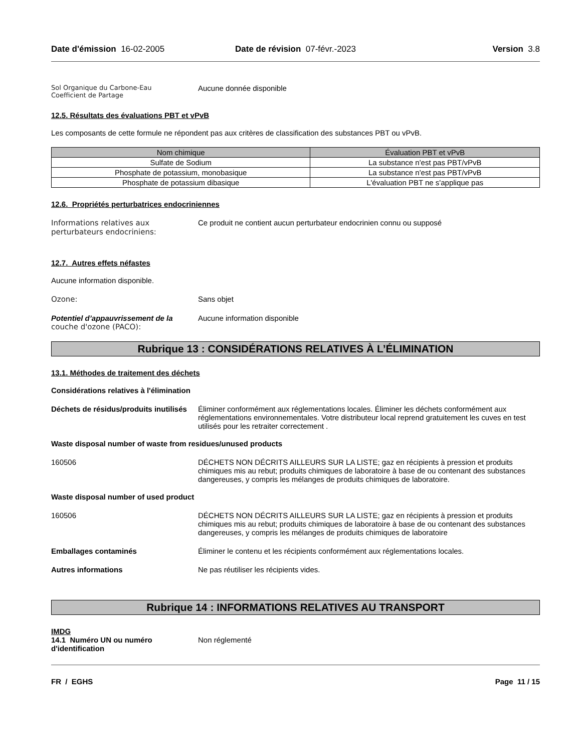Date d'émission 16-02-2005 Date de révision 07-févr.-2023
Version 3.8
Sol Organique du Carbone-Eau
Coefficient de Partage
Aucune donnée disponible
12.5. Résultats des évaluations PBT et vPvB
Les composants de cette formule ne répondent pas aux critères de classification des substances PBT ou vPvB.
| Nom chimique | Évaluation PBT et vPvB |
| --- | --- |
| Sulfate de Sodium | La substance n'est pas PBT/vPvB |
| Phosphate de potassium, monobasique | La substance n'est pas PBT/vPvB |
| Phosphate de potassium dibasique | L'évaluation PBT ne s'applique pas |
12.6. Propriétés perturbatrices endocriniennes
Informations relatives aux perturbateurs endocriniens:
Ce produit ne contient aucun perturbateur endocrinien connu ou supposé
12.7. Autres effets néfastes
Aucune information disponible.
Ozone: Sans objet
Potentiel d’appauvrissement de la
couche d'ozone (PACO):
Aucune information disponible
Rubrique 13 : CONSIDÉRATIONS RELATIVES À L’ÉLIMINATION
13.1. Méthodes de traitement des déchets
Considérations relatives à l'élimination
Déchets de résidus/produits inutilisés
Éliminer conformément aux réglementations locales. Éliminer les déchets conformément aux réglementations environnementales. Votre distributeur local reprend gratuitement les cuves en test utilisés pour les retraiter correctement .
Waste disposal number of waste from residues/unused products
160506 DÉCHETS NON DÉCRITS AILLEURS SUR LA LISTE; gaz en récipients à pression et produits chimiques mis au rebut; produits chimiques de laboratoire à base de ou contenant des substances dangereuses, y compris les mélanges de produits chimiques de laboratoire.
Waste disposal number of used product
160506 DÉCHETS NON DÉCRITS AILLEURS SUR LA LISTE; gaz en récipients à pression et produits chimiques mis au rebut; produits chimiques de laboratoire à base de ou contenant des substances dangereuses, y compris les mélanges de produits chimiques de laboratoire
Emballages contaminés Éliminer le contenu et les récipients conformément aux réglementations locales.
Autres informations Ne pas réutiliser les récipients vides.
Rubrique 14 : INFORMATIONS RELATIVES AU TRANSPORT
IMDG
14.1 Numéro UN ou numéro d'identification
Non réglementé
FR / EGHS Page 11 / 15